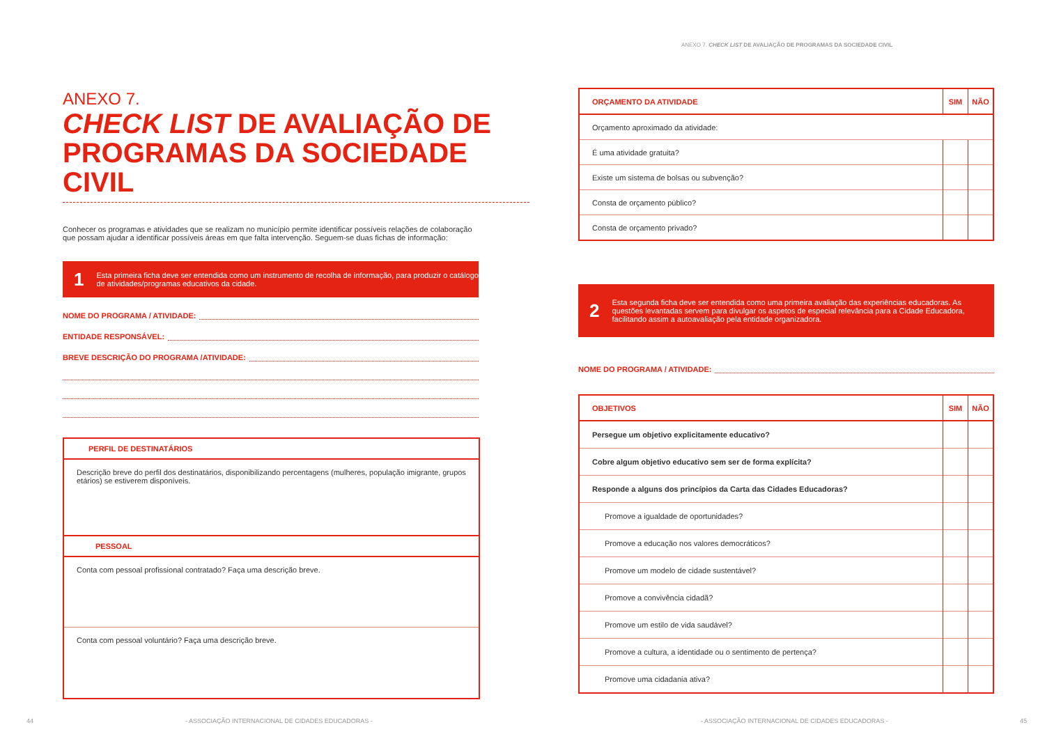ANEXO 7.
CHECK LIST DE AVALIAÇÃO DE
PROGRAMAS DA SOCIEDADE CIVIL
Conhecer os programas e atividades que se realizam no município permite identificar possíveis relações de colaboração que possam ajudar a identificar possíveis áreas em que falta intervenção. Seguem-se duas fichas de informação:
1 Esta primeira ficha deve ser entendida como um instrumento de recolha de informação, para produzir o catálogo de atividades/programas educativos da cidade.
NOME DO PROGRAMA / ATIVIDADE:
ENTIDADE RESPONSÁVEL:
BREVE DESCRIÇÃO DO PROGRAMA /ATIVIDADE:
PERFIL DE DESTINATÁRIOS
Descrição breve do perfil dos destinatários, disponibilizando percentagens (mulheres, população imigrante, grupos etários) se estiverem disponíveis.
PESSOAL
Conta com pessoal profissional contratado? Faça uma descrição breve.
Conta com pessoal voluntário? Faça uma descrição breve.
44
- ASSOCIAÇÃO INTERNACIONAL DE CIDADES EDUCADORAS -
ANEXO 7. CHECK LIST DE AVALIAÇÃO DE PROGRAMAS DA SOCIEDADE CIVIL
| ORÇAMENTO DA ATIVIDADE | SIM | NÃO |
| --- | --- | --- |
| Orçamento aproximado da atividade: | | |
| É uma atividade gratuita? | | |
| Existe um sistema de bolsas ou subvenção? | | |
| Consta de orçamento público? | | |
| Consta de orçamento privado? | | |
2 Esta segunda ficha deve ser entendida como uma primeira avaliação das experiências educadoras. As questões levantadas servem para divulgar os aspetos de especial relevância para a Cidade Educadora, facilitando assim a autoavaliação pela entidade organizadora.
NOME DO PROGRAMA / ATIVIDADE:
| OBJETIVOS | SIM | NÃO |
| --- | --- | --- |
| Persegue um objetivo explicitamente educativo? | | |
| Cobre algum objetivo educativo sem ser de forma explícita? | | |
| Responde a alguns dos princípios da Carta das Cidades Educadoras? | | |
| Promove a igualdade de oportunidades? | | |
| Promove a educação nos valores democráticos? | | |
| Promove um modelo de cidade sustentável? | | |
| Promove a convivência cidadã? | | |
| Promove um estilo de vida saudável? | | |
| Promove a cultura, a identidade ou o sentimento de pertença? | | |
| Promove uma cidadania ativa? | | |
- ASSOCIAÇÃO INTERNACIONAL DE CIDADES EDUCADORAS -
45